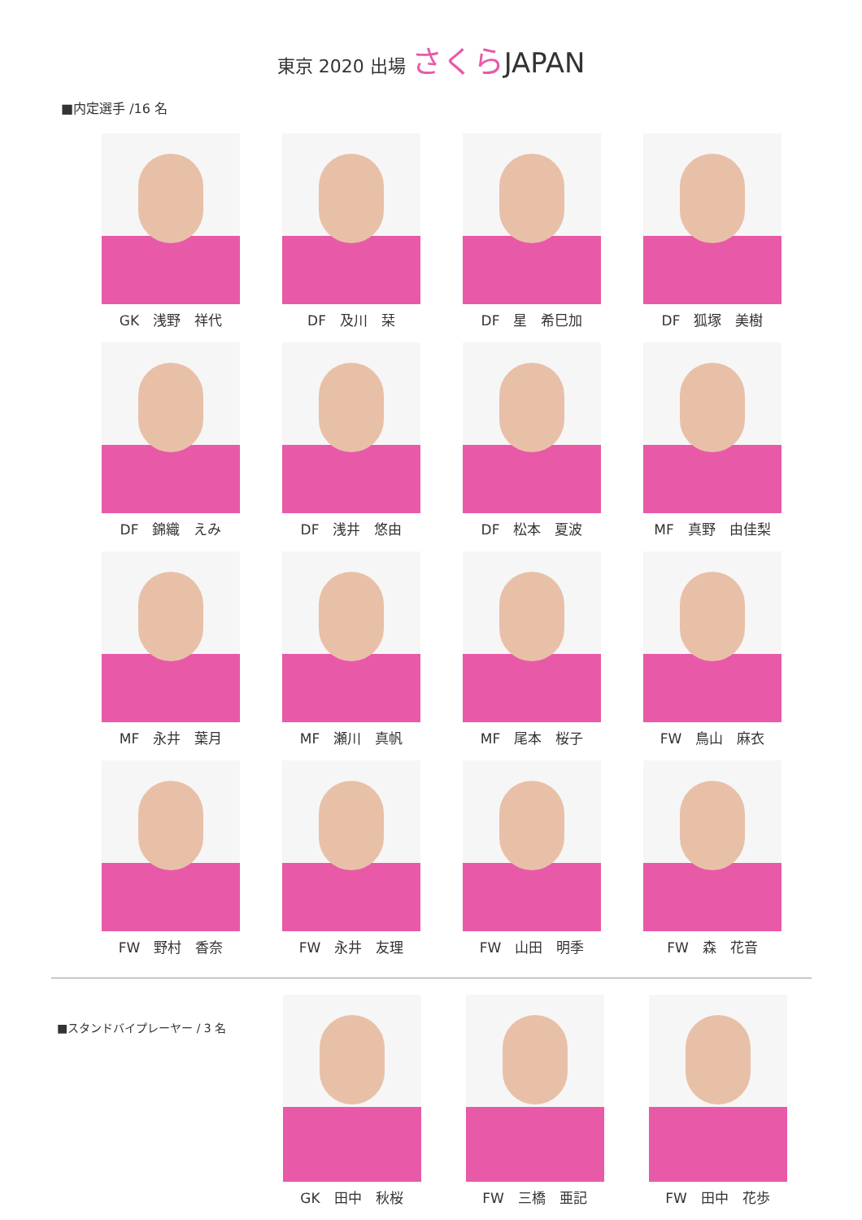東京 2020 出場 さくら JAPAN
■内定選手 /16 名
GK　浅野　祥代
DF　及川　栞
DF　星　希巳加
DF　狐塚　美樹
DF　錦織　えみ
DF　浅井　悠由
DF　松本　夏波
MF　真野　由佳梨
MF　永井　葉月
MF　瀬川　真帆
MF　尾本　桜子
FW　鳥山　麻衣
FW　野村　香奈
FW　永井　友理
FW　山田　明季
FW　森　花音
■スタンドバイプレーヤー / 3 名
GK　田中　秋桜 FW　三橋　亜記 FW　田中　花歩